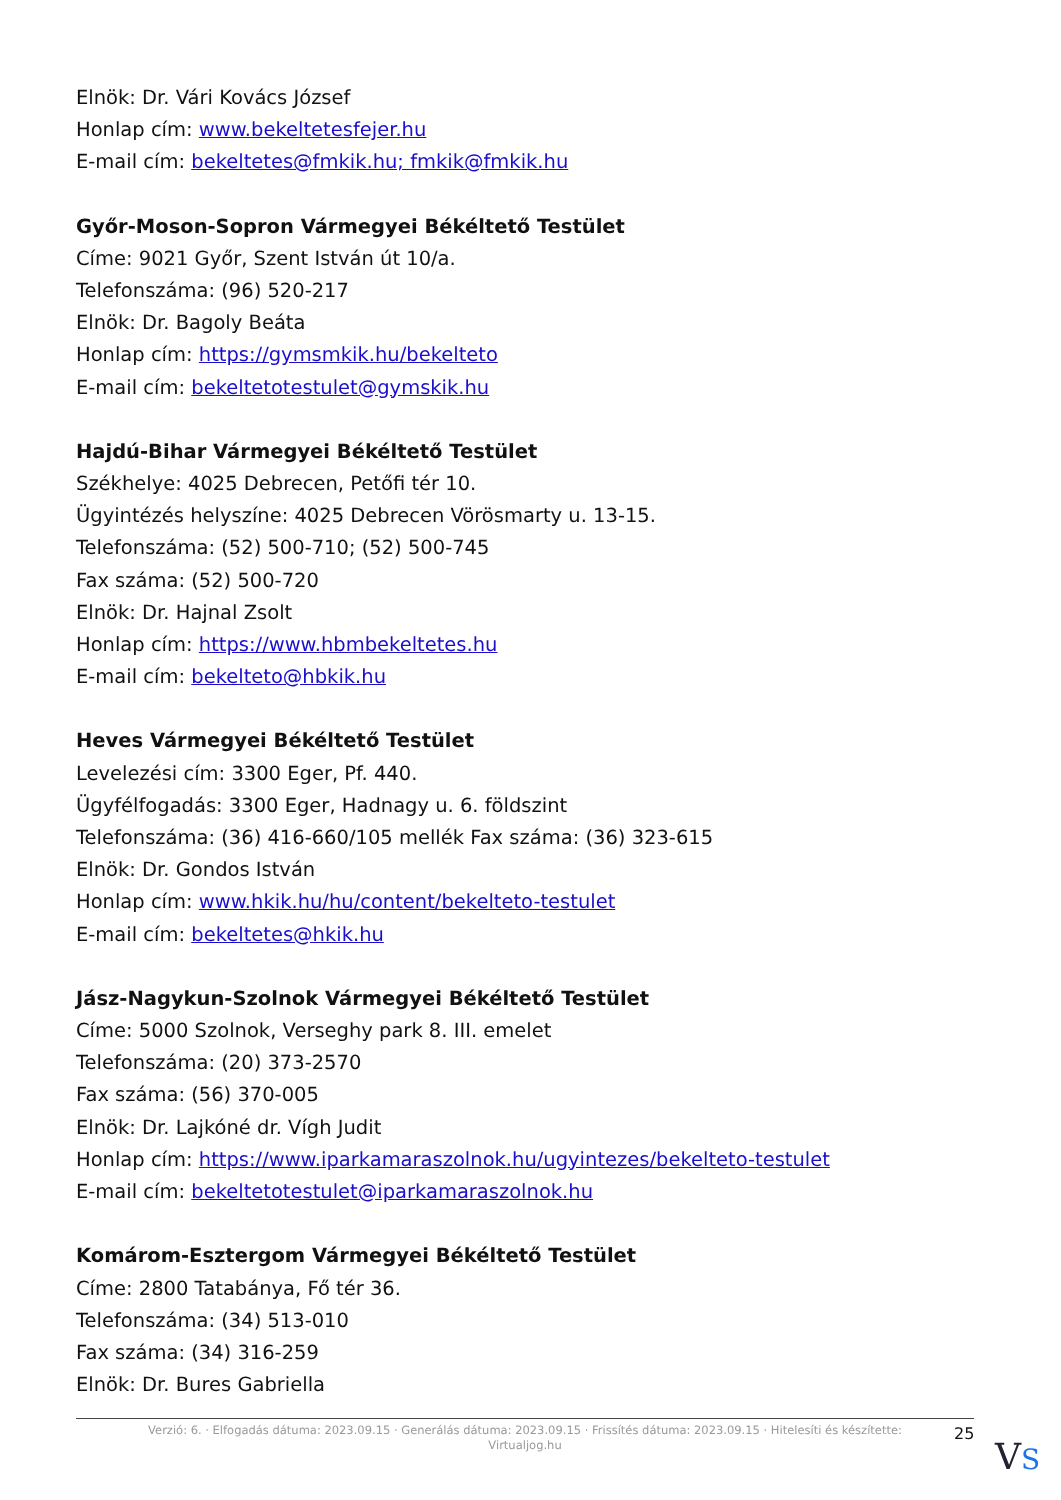Elnök: Dr. Vári Kovács József
Honlap cím: www.bekeltetesfejer.hu
E-mail cím: bekeltetes@fmkik.hu; fmkik@fmkik.hu
Győr-Moson-Sopron Vármegyei Békéltető Testület
Címe: 9021 Győr, Szent István út 10/a.
Telefonszáma: (96) 520-217
Elnök: Dr. Bagoly Beáta
Honlap cím: https://gymsmkik.hu/bekelteto
E-mail cím: bekeltetotestulet@gymskik.hu
Hajdú-Bihar Vármegyei Békéltető Testület
Székhelye: 4025 Debrecen, Petőfi tér 10.
Ügyintézés helyszíne: 4025 Debrecen Vörösmarty u. 13-15.
Telefonszáma: (52) 500-710; (52) 500-745
Fax száma: (52) 500-720
Elnök: Dr. Hajnal Zsolt
Honlap cím: https://www.hbmbekeltetes.hu
E-mail cím: bekelteto@hbkik.hu
Heves Vármegyei Békéltető Testület
Levelezési cím: 3300 Eger, Pf. 440.
Ügyfélfogadás: 3300 Eger, Hadnagy u. 6. földszint
Telefonszáma: (36) 416-660/105 mellék Fax száma: (36) 323-615
Elnök: Dr. Gondos István
Honlap cím: www.hkik.hu/hu/content/bekelteto-testulet
E-mail cím: bekeltetes@hkik.hu
Jász-Nagykun-Szolnok Vármegyei Békéltető Testület
Címe: 5000 Szolnok, Verseghy park 8. III. emelet
Telefonszáma: (20) 373-2570
Fax száma: (56) 370-005
Elnök: Dr. Lajkóné dr. Vígh Judit
Honlap cím: https://www.iparkamaraszolnok.hu/ugyintezes/bekelteto-testulet
E-mail cím: bekeltetotestulet@iparkamaraszolnok.hu
Komárom-Esztergom Vármegyei Békéltető Testület
Címe: 2800 Tatabánya, Fő tér 36.
Telefonszáma: (34) 513-010
Fax száma: (34) 316-259
Elnök: Dr. Bures Gabriella
Verzió: 6. · Elfogadás dátuma: 2023.09.15 · Generálás dátuma: 2023.09.15 · Frissítés dátuma: 2023.09.15 · Hitelesíti és készítette:
Virtualjog.hu
25
VS